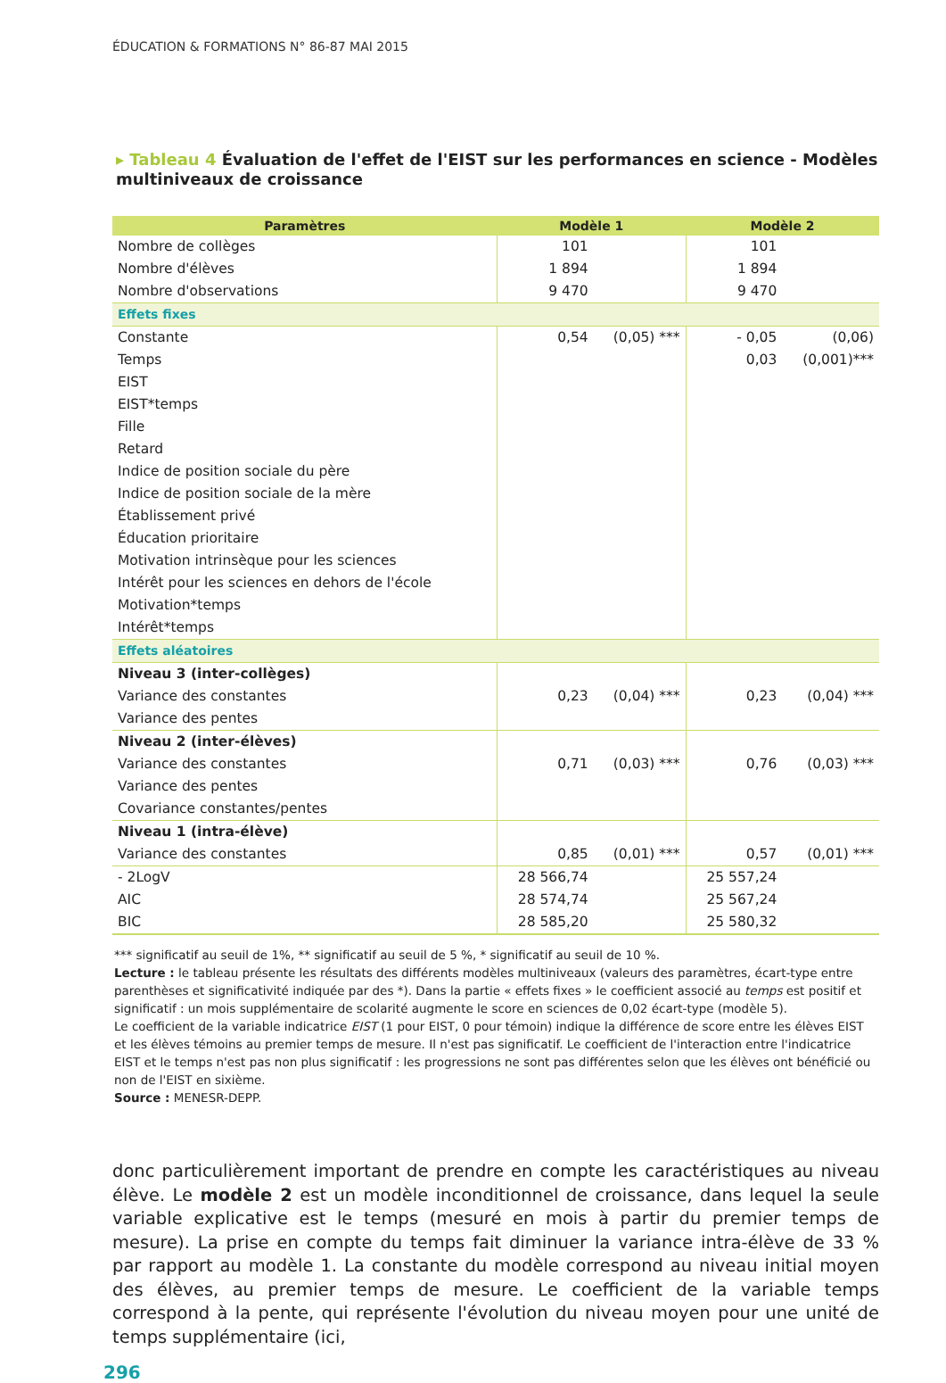ÉDUCATION & FORMATIONS N° 86-87 MAI 2015
▸ Tableau 4 Évaluation de l'effet de l'EIST sur les performances en science - Modèles multiniveaux de croissance
| Paramètres | Modèle 1 | | Modèle 2 | |
| --- | --- | --- | --- | --- |
| Nombre de collèges | 101 | | 101 | |
| Nombre d'élèves | 1 894 | | 1 894 | |
| Nombre d'observations | 9 470 | | 9 470 | |
| Effets fixes | | | | |
| Constante | 0,54 | (0,05) *** | - 0,05 | (0,06) |
| Temps | | | 0,03 | (0,001)*** |
| EIST | | | | |
| EIST*temps | | | | |
| Fille | | | | |
| Retard | | | | |
| Indice de position sociale du père | | | | |
| Indice de position sociale de la mère | | | | |
| Établissement privé | | | | |
| Éducation prioritaire | | | | |
| Motivation intrinsèque pour les sciences | | | | |
| Intérêt pour les sciences en dehors de l'école | | | | |
| Motivation*temps | | | | |
| Intérêt*temps | | | | |
| Effets aléatoires | | | | |
| Niveau 3 (inter-collèges) | | | | |
| Variance des constantes | 0,23 | (0,04) *** | 0,23 | (0,04) *** |
| Variance des pentes | | | | |
| Niveau 2 (inter-élèves) | | | | |
| Variance des constantes | 0,71 | (0,03) *** | 0,76 | (0,03) *** |
| Variance des pentes | | | | |
| Covariance constantes/pentes | | | | |
| Niveau 1 (intra-élève) | | | | |
| Variance des constantes | 0,85 | (0,01) *** | 0,57 | (0,01) *** |
| - 2LogV | 28 566,74 | | 25 557,24 | |
| AIC | 28 574,74 | | 25 567,24 | |
| BIC | 28 585,20 | | 25 580,32 | |
*** significatif au seuil de 1%, ** significatif au seuil de 5 %, * significatif au seuil de 10 %.
Lecture : le tableau présente les résultats des différents modèles multiniveaux (valeurs des paramètres, écart-type entre parenthèses et significativité indiquée par des *). Dans la partie « effets fixes » le coefficient associé au temps est positif et significatif : un mois supplémentaire de scolarité augmente le score en sciences de 0,02 écart-type (modèle 5).
Le coefficient de la variable indicatrice EIST (1 pour EIST, 0 pour témoin) indique la différence de score entre les élèves EIST et les élèves témoins au premier temps de mesure. Il n'est pas significatif. Le coefficient de l'interaction entre l'indicatrice EIST et le temps n'est pas non plus significatif : les progressions ne sont pas différentes selon que les élèves ont bénéficié ou non de l'EIST en sixième.
Source : MENESR-DEPP.
donc particulièrement important de prendre en compte les caractéristiques au niveau élève. Le modèle 2 est un modèle inconditionnel de croissance, dans lequel la seule variable explicative est le temps (mesuré en mois à partir du premier temps de mesure). La prise en compte du temps fait diminuer la variance intra-élève de 33 % par rapport au modèle 1. La constante du modèle correspond au niveau initial moyen des élèves, au premier temps de mesure. Le coefficient de la variable temps correspond à la pente, qui représente l'évolution du niveau moyen pour une unité de temps supplémentaire (ici,
296